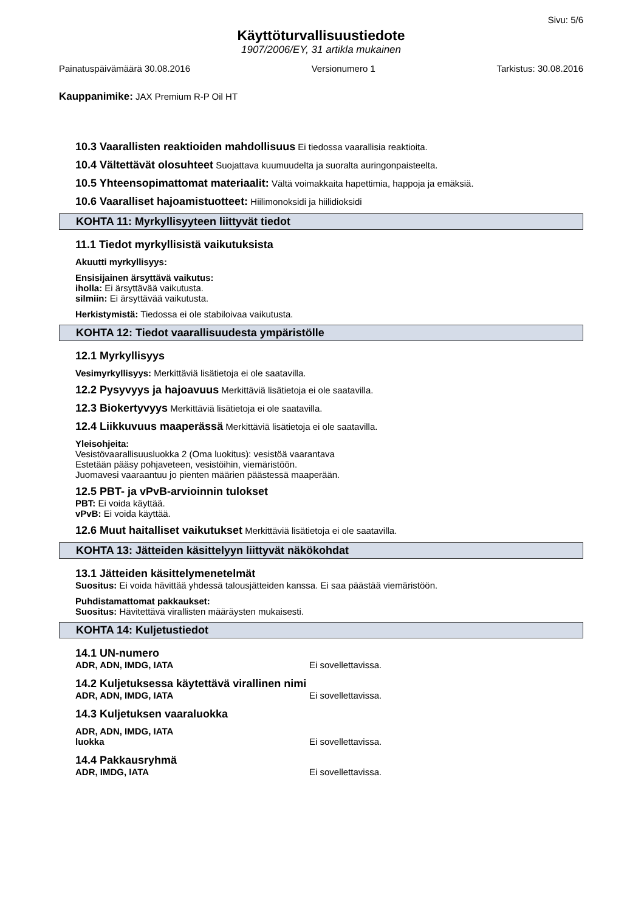Sivu: 5/6
Käyttöturvallisuustiedote
1907/2006/EY, 31 artikla mukainen
Painatuspäivämäärä 30.08.2016 Versionumero 1 Tarkistus: 30.08.2016
Kauppanimike: JAX Premium R-P Oil HT
10.3 Vaarallisten reaktioiden mahdollisuus Ei tiedossa vaarallisia reaktioita.
10.4 Vältettävät olosuhteet Suojattava kuumuudelta ja suoralta auringonpaisteelta.
10.5 Yhteensopimattomat materiaalit: Vältä voimakkaita hapettimia, happoja ja emäksiä.
10.6 Vaaralliset hajoamistuotteet: Hiilimonoksidi ja hiilidioksidi
KOHTA 11: Myrkyllisyyteen liittyvät tiedot
11.1 Tiedot myrkyllisistä vaikutuksista
Akuutti myrkyllisyys:
Ensisijainen ärsyttävä vaikutus:
iholla: Ei ärsyttävää vaikutusta.
silmiin: Ei ärsyttävää vaikutusta.
Herkistymistä: Tiedossa ei ole stabiloivaa vaikutusta.
KOHTA 12: Tiedot vaarallisuudesta ympäristölle
12.1 Myrkyllisyys
Vesimyrkyllisyys: Merkittäviä lisätietoja ei ole saatavilla.
12.2 Pysyvyys ja hajoavuus Merkittäviä lisätietoja ei ole saatavilla.
12.3 Biokertyvyys Merkittäviä lisätietoja ei ole saatavilla.
12.4 Liikkuvuus maaperässä Merkittäviä lisätietoja ei ole saatavilla.
Yleisohjeita:
Vesistövaarallisuusluokka 2 (Oma luokitus): vesistöä vaarantava
Estetään pääsy pohjaveteen, vesistöihin, viemäristöön.
Juomavesi vaaraantuu jo pienten määrien päästessä maaperään.
12.5 PBT- ja vPvB-arvioinnin tulokset
PBT: Ei voida käyttää.
vPvB: Ei voida käyttää.
12.6 Muut haitalliset vaikutukset Merkittäviä lisätietoja ei ole saatavilla.
KOHTA 13: Jätteiden käsittelyyn liittyvät näkökohdat
13.1 Jätteiden käsittelymenetelmät
Suositus: Ei voida hävittää yhdessä talousjätteiden kanssa. Ei saa päästää viemäristöön.
Puhdistamattomat pakkaukset:
Suositus: Hävitettävä virallisten määräysten mukaisesti.
KOHTA 14: Kuljetustiedot
14.1 UN-numero
ADR, ADN, IMDG, IATA Ei sovellettavissa.
14.2 Kuljetuksessa käytettävä virallinen nimi
ADR, ADN, IMDG, IATA Ei sovellettavissa.
14.3 Kuljetuksen vaaraluokka
ADR, ADN, IMDG, IATA
luokka Ei sovellettavissa.
14.4 Pakkausryhmä
ADR, IMDG, IATA Ei sovellettavissa.